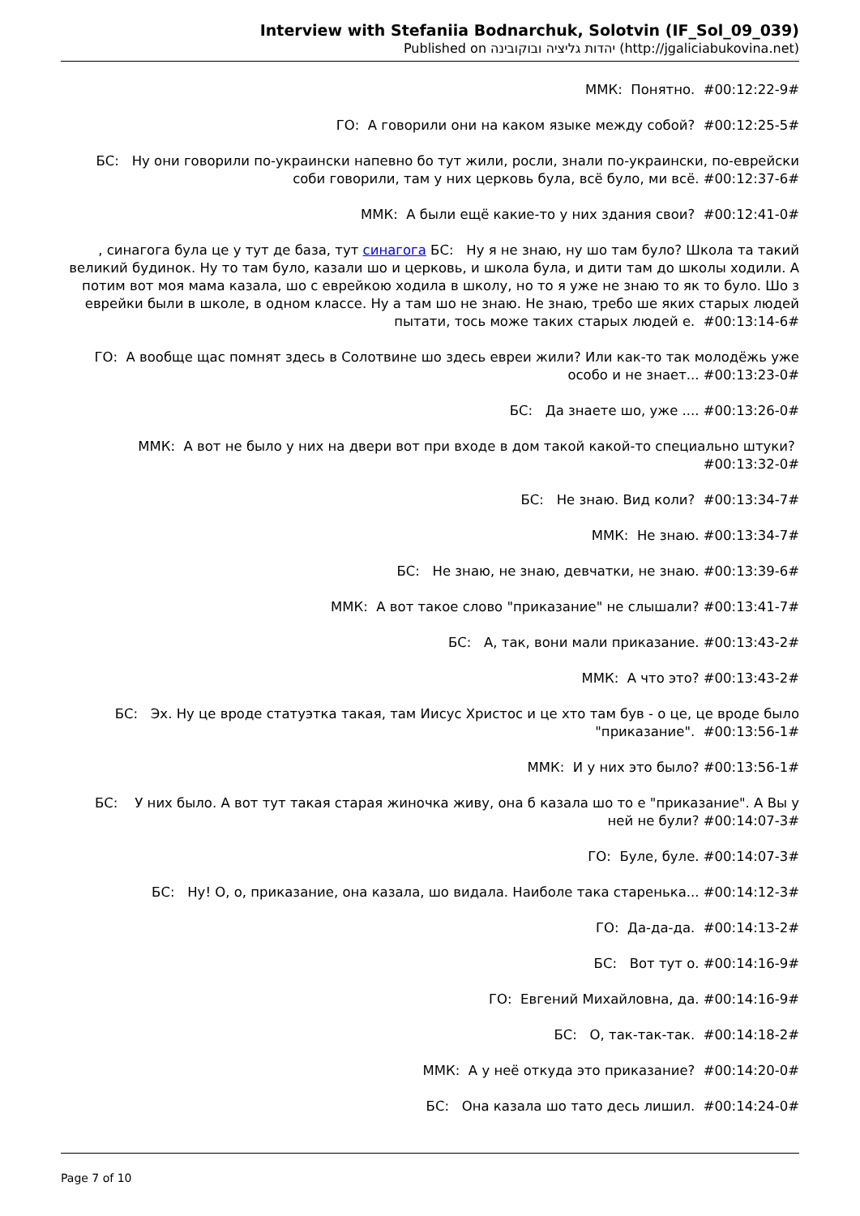Interview with Stefaniia Bodnarchuk, Solotvin (IF_Sol_09_039)
Published on יהדות גליציה ובוקובינה (http://jgaliciabukovina.net)
ММК: Понятно. #00:12:22-9#
ГО: А говорили они на каком языке между собой? #00:12:25-5#
БС: Ну они говорили по-украински напевно бо тут жили, росли, знали по-украински, по-еврейски соби говорили, там у них церковь була, всё було, ми всё. #00:12:37-6#
ММК: А были ещё какие-то у них здания свои? #00:12:41-0#
, синагога була це у тут де база, тут синагога БС: Ну я не знаю, ну шо там було? Школа та такий великий будинок. Ну то там було, казали шо и церковь, и школа була, и дити там до школы ходили. А потим вот моя мама казала, шо с еврейкою ходила в школу, но то я уже не знаю то як то було. Шо з еврейки были в школе, в одном классе. Ну а там шо не знаю. Не знаю, требо ше яких старых людей пытати, тось може таких старых людей е. #00:13:14-6#
ГО: А вообще щас помнят здесь в Солотвине шо здесь евреи жили? Или как-то так молодёжь уже особо и не знает... #00:13:23-0#
БС: Да знаете шо, уже .... #00:13:26-0#
ММК: А вот не было у них на двери вот при входе в дом такой какой-то специально штуки? #00:13:32-0#
БС: Не знаю. Вид коли? #00:13:34-7#
ММК: Не знаю. #00:13:34-7#
БС: Не знаю, не знаю, девчатки, не знаю. #00:13:39-6#
ММК: А вот такое слово "приказание" не слышали? #00:13:41-7#
БС: А, так, вони мали приказание. #00:13:43-2#
ММК: А что это? #00:13:43-2#
БС: Эх. Ну це вроде статуэтка такая, там Иисус Христос и це хто там був - о це, це вроде было "приказание". #00:13:56-1#
ММК: И у них это было? #00:13:56-1#
БС: У них было. А вот тут такая старая жиночка живу, она б казала шо то е "приказание". А Вы у ней не були? #00:14:07-3#
ГО: Буле, буле. #00:14:07-3#
БС: Ну! О, о, приказание, она казала, шо видала. Наиболе така старенька... #00:14:12-3#
ГО: Да-да-да. #00:14:13-2#
БС: Вот тут о. #00:14:16-9#
ГО: Евгений Михайловна, да. #00:14:16-9#
БС: О, так-так-так. #00:14:18-2#
ММК: А у неё откуда это приказание? #00:14:20-0#
БС: Она казала шо тато десь лишил. #00:14:24-0#
Page 7 of 10